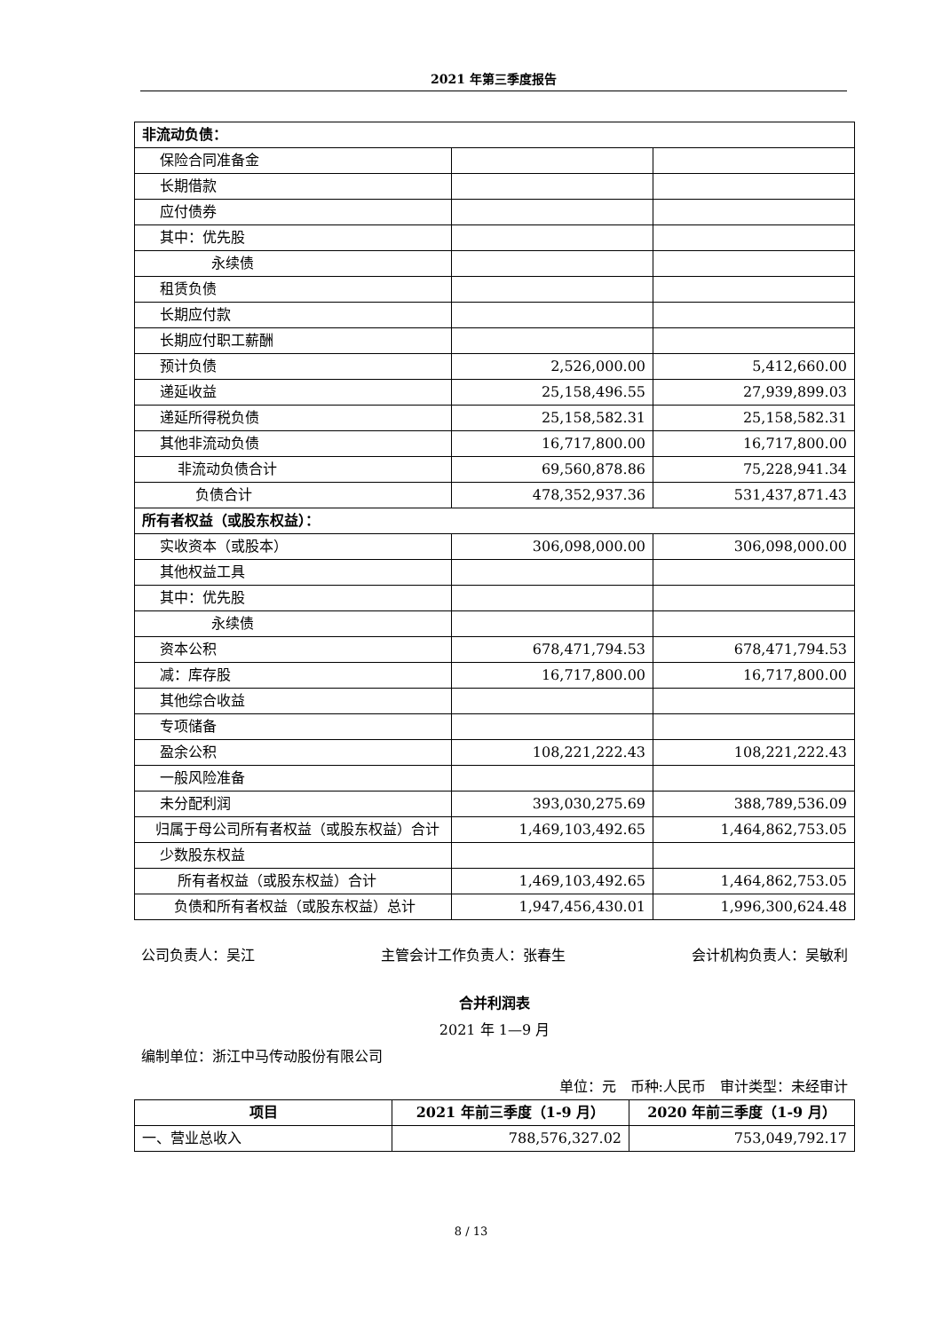2021 年第三季度报告
| 非流动负债： | | |
| 保险合同准备金 | | |
| 长期借款 | | |
| 应付债券 | | |
| 其中：优先股 | | |
| 永续债 | | |
| 租赁负债 | | |
| 长期应付款 | | |
| 长期应付职工薪酬 | | |
| 预计负债 | 2,526,000.00 | 5,412,660.00 |
| 递延收益 | 25,158,496.55 | 27,939,899.03 |
| 递延所得税负债 | 25,158,582.31 | 25,158,582.31 |
| 其他非流动负债 | 16,717,800.00 | 16,717,800.00 |
| 非流动负债合计 | 69,560,878.86 | 75,228,941.34 |
| 负债合计 | 478,352,937.36 | 531,437,871.43 |
| 所有者权益（或股东权益）： | | |
| 实收资本（或股本） | 306,098,000.00 | 306,098,000.00 |
| 其他权益工具 | | |
| 其中：优先股 | | |
| 永续债 | | |
| 资本公积 | 678,471,794.53 | 678,471,794.53 |
| 减：库存股 | 16,717,800.00 | 16,717,800.00 |
| 其他综合收益 | | |
| 专项储备 | | |
| 盈余公积 | 108,221,222.43 | 108,221,222.43 |
| 一般风险准备 | | |
| 未分配利润 | 393,030,275.69 | 388,789,536.09 |
| 归属于母公司所有者权益（或股东权益）合计 | 1,469,103,492.65 | 1,464,862,753.05 |
| 少数股东权益 | | |
| 所有者权益（或股东权益）合计 | 1,469,103,492.65 | 1,464,862,753.05 |
| 负债和所有者权益（或股东权益）总计 | 1,947,456,430.01 | 1,996,300,624.48 |
公司负责人：吴江 主管会计工作负责人：张春生 会计机构负责人：吴敏利
合并利润表
2021 年 1—9 月
编制单位：浙江中马传动股份有限公司
单位：元　币种:人民币　审计类型：未经审计
| 项目 | 2021 年前三季度（1-9 月） | 2020 年前三季度（1-9 月） |
| --- | --- | --- |
| 一、营业总收入 | 788,576,327.02 | 753,049,792.17 |
8 / 13